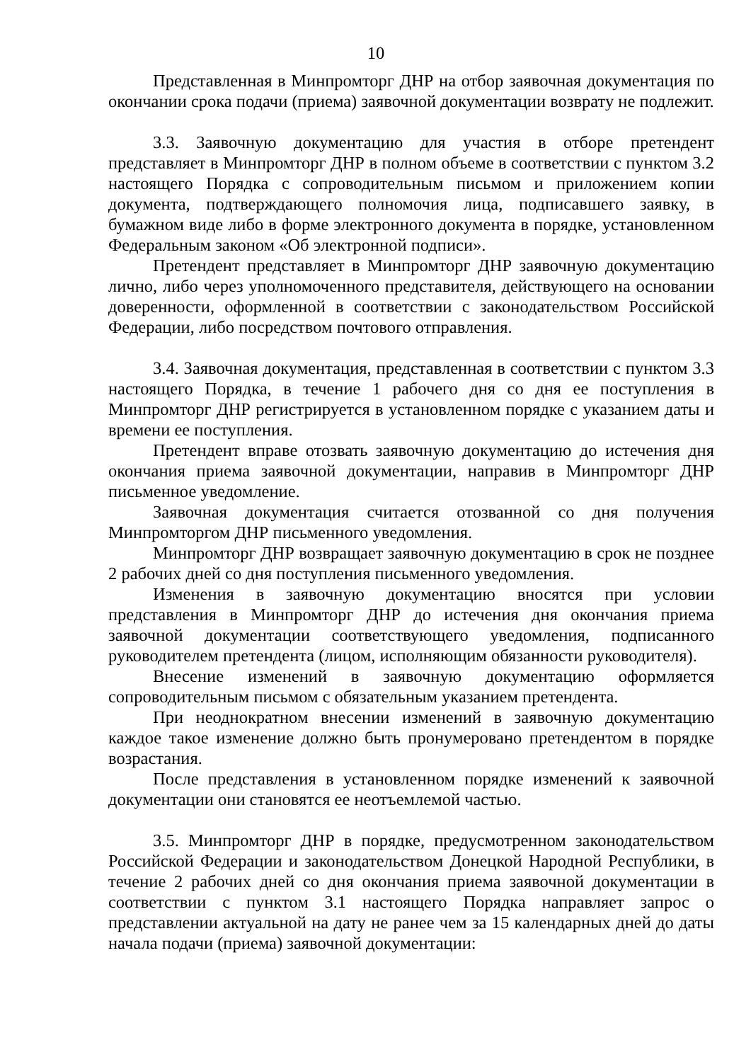10
Представленная в Минпромторг ДНР на отбор заявочная документация по окончании срока подачи (приема) заявочной документации возврату не подлежит.
3.3. Заявочную документацию для участия в отборе претендент представляет в Минпромторг ДНР в полном объеме в соответствии с пунктом 3.2 настоящего Порядка с сопроводительным письмом и приложением копии документа, подтверждающего полномочия лица, подписавшего заявку, в бумажном виде либо в форме электронного документа в порядке, установленном Федеральным законом «Об электронной подписи».
Претендент представляет в Минпромторг ДНР заявочную документацию лично, либо через уполномоченного представителя, действующего на основании доверенности, оформленной в соответствии с законодательством Российской Федерации, либо посредством почтового отправления.
3.4. Заявочная документация, представленная в соответствии с пунктом 3.3 настоящего Порядка, в течение 1 рабочего дня со дня ее поступления в Минпромторг ДНР регистрируется в установленном порядке с указанием даты и времени ее поступления.
Претендент вправе отозвать заявочную документацию до истечения дня окончания приема заявочной документации, направив в Минпромторг ДНР письменное уведомление.
Заявочная документация считается отозванной со дня получения Минпромторгом ДНР письменного уведомления.
Минпромторг ДНР возвращает заявочную документацию в срок не позднее 2 рабочих дней со дня поступления письменного уведомления.
Изменения в заявочную документацию вносятся при условии представления в Минпромторг ДНР до истечения дня окончания приема заявочной документации соответствующего уведомления, подписанного руководителем претендента (лицом, исполняющим обязанности руководителя).
Внесение изменений в заявочную документацию оформляется сопроводительным письмом с обязательным указанием претендента.
При неоднократном внесении изменений в заявочную документацию каждое такое изменение должно быть пронумеровано претендентом в порядке возрастания.
После представления в установленном порядке изменений к заявочной документации они становятся ее неотъемлемой частью.
3.5. Минпромторг ДНР в порядке, предусмотренном законодательством Российской Федерации и законодательством Донецкой Народной Республики, в течение 2 рабочих дней со дня окончания приема заявочной документации в соответствии с пунктом 3.1 настоящего Порядка направляет запрос о представлении актуальной на дату не ранее чем за 15 календарных дней до даты начала подачи (приема) заявочной документации: